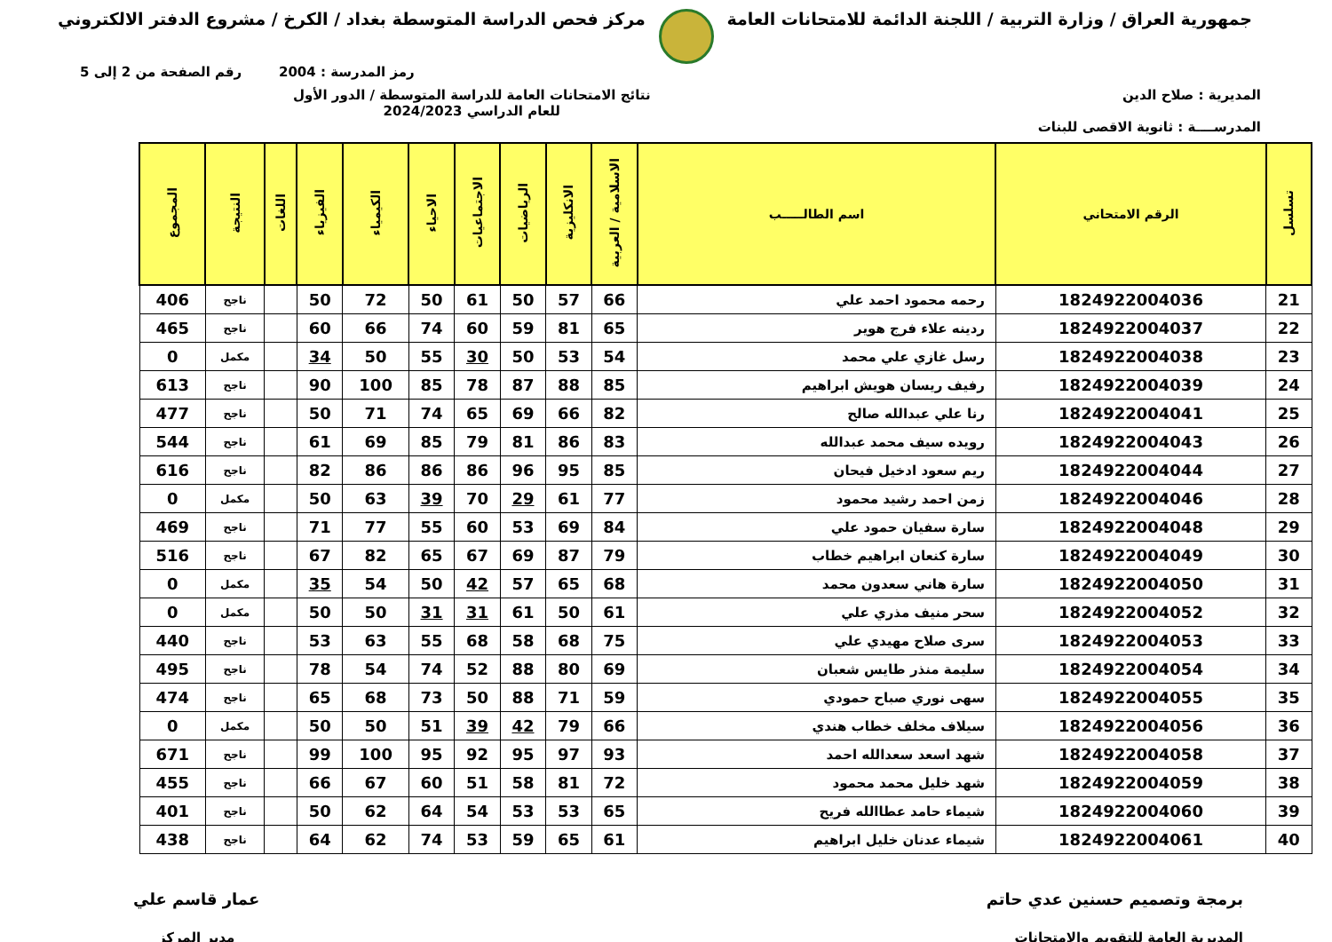جمهورية العراق / وزارة التربية / اللجنة الدائمة للامتحانات العامة
مركز فحص الدراسة المتوسطة بغداد / الكرخ / مشروع الدفتر الالكتروني
رمز المدرسة : 2004 رقم الصفحة من 2 إلى 5
المديرية : صلاح الدين نتائج الامتحانات العامة للدراسة المتوسطة / الدور الأول
للعام الدراسي 2024/2023
المدرســــة : ثانوية الاقصى للبنات
| تسلسل | الرقم الامتحاني | اسم الطالـــــب | الاسلامية / العربية | الانكليزية | الرياضيات | الاجتماعيات | الاحياء | الكيمياء | الفيزياء | اللغات | النتيجة | المجموع |
| --- | --- | --- | --- | --- | --- | --- | --- | --- | --- | --- | --- | --- |
| 21 | 1824922004036 | رحمه محمود احمد علي | 66 | 57 | 50 | 61 | 50 | 72 | 50 | | ناجح | 406 |
| 22 | 1824922004037 | ردينه علاء فرج هوير | 65 | 81 | 59 | 60 | 74 | 66 | 60 | | ناجح | 465 |
| 23 | 1824922004038 | رسل غازي علي محمد | 54 | 53 | 50 | 30 | 55 | 50 | 34 | | مكمل | 0 |
| 24 | 1824922004039 | رفيف ريسان هويش ابراهيم | 85 | 88 | 87 | 78 | 85 | 100 | 90 | | ناجح | 613 |
| 25 | 1824922004041 | رنا علي عبدالله صالح | 82 | 66 | 69 | 65 | 74 | 71 | 50 | | ناجح | 477 |
| 26 | 1824922004043 | رويده سيف محمد عبدالله | 83 | 86 | 81 | 79 | 85 | 69 | 61 | | ناجح | 544 |
| 27 | 1824922004044 | ريم سعود ادخيل فيحان | 85 | 95 | 96 | 86 | 86 | 86 | 82 | | ناجح | 616 |
| 28 | 1824922004046 | زمن احمد رشيد محمود | 77 | 61 | 29 | 70 | 39 | 63 | 50 | | مكمل | 0 |
| 29 | 1824922004048 | سارة سفيان حمود علي | 84 | 69 | 53 | 60 | 55 | 77 | 71 | | ناجح | 469 |
| 30 | 1824922004049 | سارة كنعان ابراهيم خطاب | 79 | 87 | 69 | 67 | 65 | 82 | 67 | | ناجح | 516 |
| 31 | 1824922004050 | سارة هاني سعدون محمد | 68 | 65 | 57 | 42 | 50 | 54 | 35 | | مكمل | 0 |
| 32 | 1824922004052 | سحر منيف مذري علي | 61 | 50 | 61 | 31 | 31 | 50 | 50 | | مكمل | 0 |
| 33 | 1824922004053 | سرى صلاح مهيدي علي | 75 | 68 | 58 | 68 | 55 | 63 | 53 | | ناجح | 440 |
| 34 | 1824922004054 | سليمة منذر طايس شعبان | 69 | 80 | 88 | 52 | 74 | 54 | 78 | | ناجح | 495 |
| 35 | 1824922004055 | سهى نوري صباح حمودي | 59 | 71 | 88 | 50 | 73 | 68 | 65 | | ناجح | 474 |
| 36 | 1824922004056 | سيلاف مخلف خطاب هندي | 66 | 79 | 42 | 39 | 51 | 50 | 50 | | مكمل | 0 |
| 37 | 1824922004058 | شهد اسعد سعدالله احمد | 93 | 97 | 95 | 92 | 95 | 100 | 99 | | ناجح | 671 |
| 38 | 1824922004059 | شهد خليل محمد محمود | 72 | 81 | 58 | 51 | 60 | 67 | 66 | | ناجح | 455 |
| 39 | 1824922004060 | شيماء حامد عطاالله فريح | 65 | 53 | 53 | 54 | 64 | 62 | 50 | | ناجح | 401 |
| 40 | 1824922004061 | شيماء عدنان خليل ابراهيم | 61 | 65 | 59 | 53 | 74 | 62 | 64 | | ناجح | 438 |
برمجة وتصميم حسنين عدي حاتم
المديرية العامة للتقويم والامتحانات
عمار قاسم علي
مدير المركز